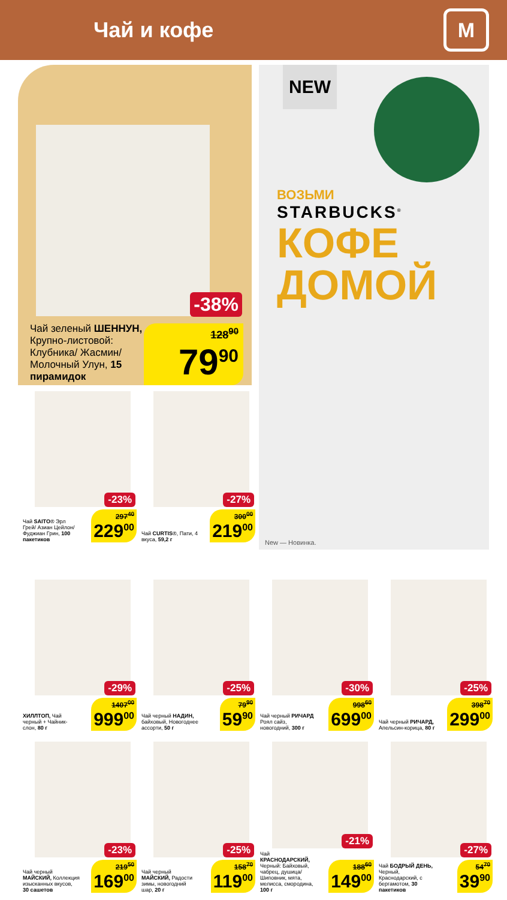Чай и кофе
М
-38%
Чай зеленый ШЕННУН, Крупно-листовой: Клубника/ Жасмин/ Молочный Улун, 15 пирамидок
128<sup>90</sup>
79<sup>90</sup>
-23%
Чай SAITO® Эрл Грей/ Азиан Цейлон/ Фуджиан Грин, 100 пакетиков
297<sup>40</sup>
229<sup>00</sup>
-27%
Чай CURTIS®, Пати, 4 вкуса, 59,2 г
300<sup>00</sup>
219<sup>00</sup>
NEW
ВОЗЬМИ
STARBUCKS<sup>®</sup>
КОФЕ
ДОМОЙ
New — Новинка.
-29%
ХИЛЛТОП, Чай черный + Чайник-слон, 80 г
1407<sup>00</sup>
999<sup>00</sup>
-25%
Чай черный НАДИН, байховый, Новогоднее ассорти, 50 г
79<sup>90</sup>
59<sup>90</sup>
-30%
Чай черный РИЧАРД Роял сайз, новогодний, 300 г
998<sup>60</sup>
699<sup>00</sup>
-25%
Чай черный РИЧАРД, Апельсин-корица, 80 г
398<sup>70</sup>
299<sup>00</sup>
-23%
Чай черный МАЙСКИЙ, Коллекция изысканных вкусов, 30 сашетов
219<sup>50</sup>
169<sup>00</sup>
-25%
Чай черный МАЙСКИЙ, Радости зимы, новогодний шар, 20 г
158<sup>70</sup>
119<sup>00</sup>
-21%
Чай КРАСНОДАРСКИЙ, Черный: Байховый, чабрец, душица/ Шиповник, мята, мелисса, смородина, 100 г
188<sup>60</sup>
149<sup>00</sup>
-27%
Чай БОДРЫЙ ДЕНЬ, Черный, Краснодарский, с бергамотом, 30 пакетиков
54<sup>70</sup>
39<sup>90</sup>